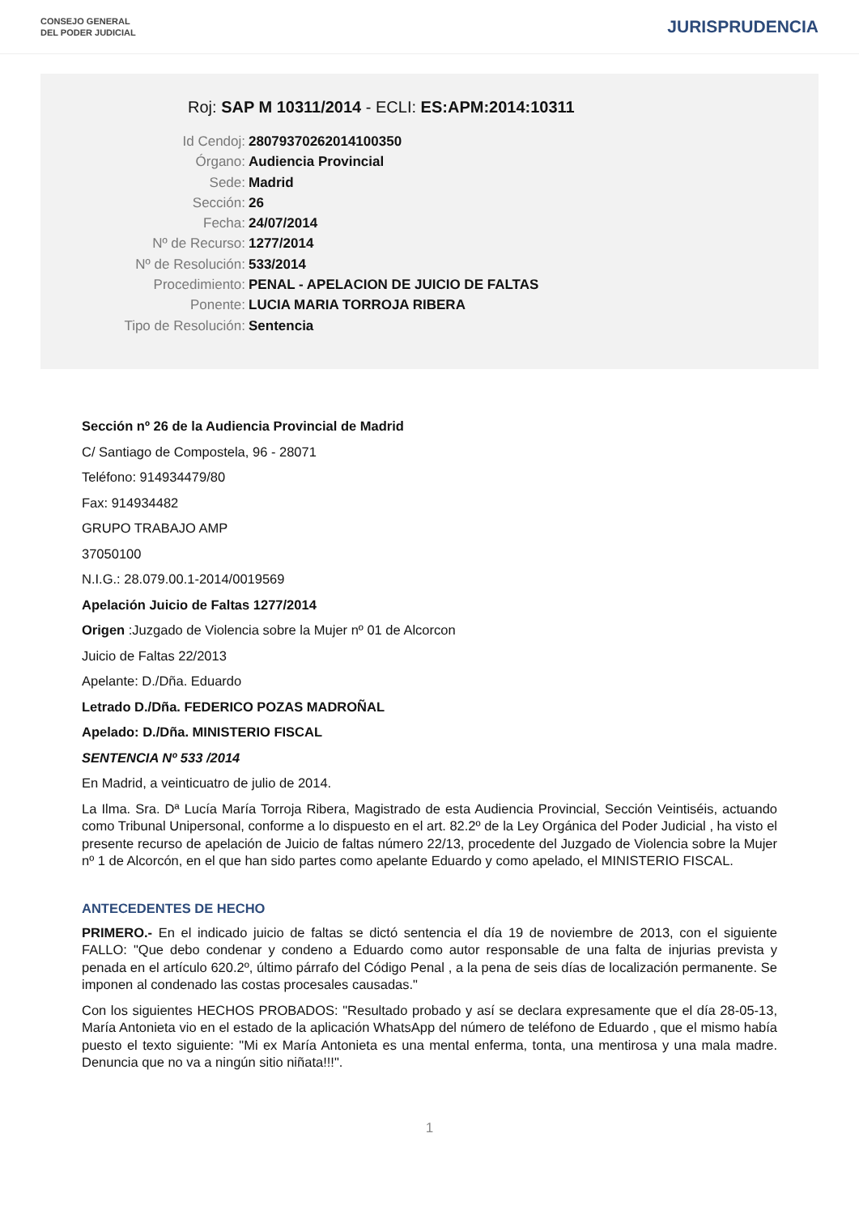CONSEJO GENERAL
DEL PODER JUDICIAL
JURISPRUDENCIA
Roj: SAP M 10311/2014 - ECLI: ES:APM:2014:10311
Id Cendoj: 28079370262014100350
Órgano: Audiencia Provincial
Sede: Madrid
Sección: 26
Fecha: 24/07/2014
Nº de Recurso: 1277/2014
Nº de Resolución: 533/2014
Procedimiento: PENAL - APELACION DE JUICIO DE FALTAS
Ponente: LUCIA MARIA TORROJA RIBERA
Tipo de Resolución: Sentencia
Sección nº 26 de la Audiencia Provincial de Madrid
C/ Santiago de Compostela, 96 - 28071
Teléfono: 914934479/80
Fax: 914934482
GRUPO TRABAJO AMP
37050100
N.I.G.: 28.079.00.1-2014/0019569
Apelación Juicio de Faltas 1277/2014
Origen :Juzgado de Violencia sobre la Mujer nº 01 de Alcorcon
Juicio de Faltas 22/2013
Apelante: D./Dña. Eduardo
Letrado D./Dña. FEDERICO POZAS MADROÑAL
Apelado: D./Dña. MINISTERIO FISCAL
SENTENCIA Nº 533 /2014
En Madrid, a veinticuatro de julio de 2014.
La Ilma. Sra. Dª Lucía María Torroja Ribera, Magistrado de esta Audiencia Provincial, Sección Veintiséis, actuando como Tribunal Unipersonal, conforme a lo dispuesto en el art. 82.2º de la Ley Orgánica del Poder Judicial , ha visto el presente recurso de apelación de Juicio de faltas número 22/13, procedente del Juzgado de Violencia sobre la Mujer nº 1 de Alcorcón, en el que han sido partes como apelante Eduardo y como apelado, el MINISTERIO FISCAL.
ANTECEDENTES DE HECHO
PRIMERO.- En el indicado juicio de faltas se dictó sentencia el día 19 de noviembre de 2013, con el siguiente FALLO: "Que debo condenar y condeno a Eduardo como autor responsable de una falta de injurias prevista y penada en el artículo 620.2º, último párrafo del Código Penal , a la pena de seis días de localización permanente. Se imponen al condenado las costas procesales causadas."
Con los siguientes HECHOS PROBADOS: "Resultado probado y así se declara expresamente que el día 28-05-13, María Antonieta vio en el estado de la aplicación WhatsApp del número de teléfono de Eduardo , que el mismo había puesto el texto siguiente: "Mi ex María Antonieta es una mental enferma, tonta, una mentirosa y una mala madre. Denuncia que no va a ningún sitio niñata!!!".
1